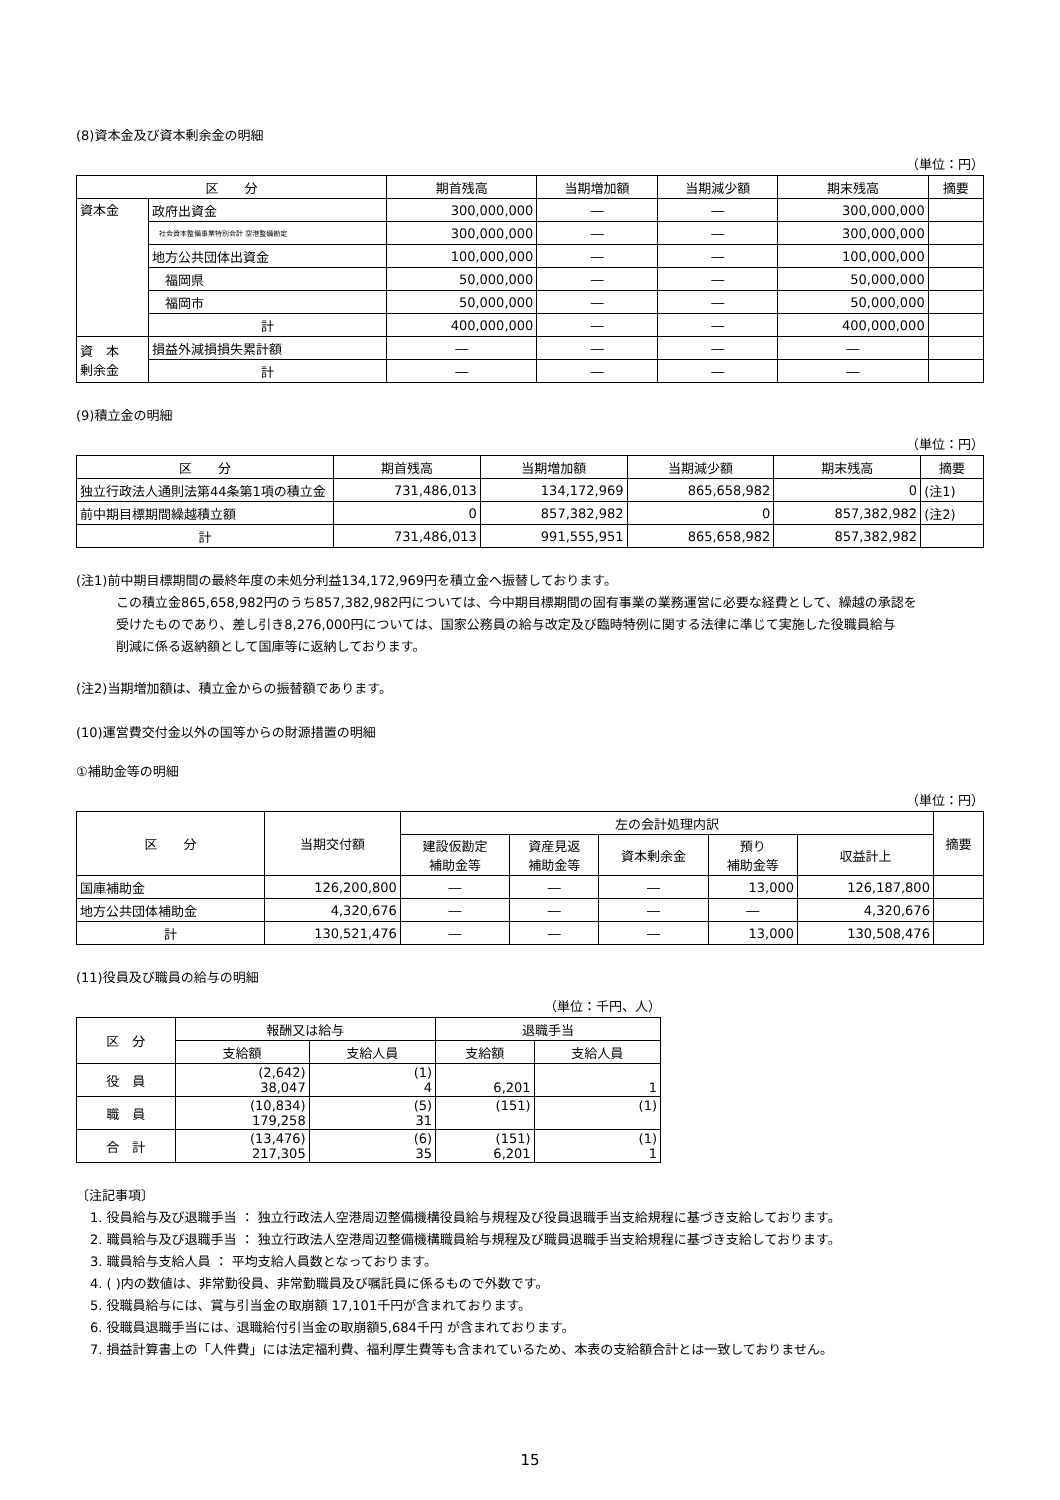(8)資本金及び資本剰余金の明細
（単位：円）
| 区 分 | | 期首残高 | 当期増加額 | 当期減少額 | 期末残高 | 摘要 |
| --- | --- | --- | --- | --- | --- | --- |
| 資本金 | 政府出資金 | 300,000,000 | ― | ― | 300,000,000 | |
| | 社会資本整備事業特別会計 空港整備勘定 | 300,000,000 | ― | ― | 300,000,000 | |
| | 地方公共団体出資金 | 100,000,000 | ― | ― | 100,000,000 | |
| | 福岡県 | 50,000,000 | ― | ― | 50,000,000 | |
| | 福岡市 | 50,000,000 | ― | ― | 50,000,000 | |
| | 計 | 400,000,000 | ― | ― | 400,000,000 | |
| 資 本 剰余金 | 損益外減損損失累計額 | ― | ― | ― | ― | |
| | 計 | ― | ― | ― | ― | |
(9)積立金の明細
（単位：円）
| 区 分 | 期首残高 | 当期増加額 | 当期減少額 | 期末残高 | 摘要 |
| --- | --- | --- | --- | --- | --- |
| 独立行政法人通則法第44条第1項の積立金 | 731,486,013 | 134,172,969 | 865,658,982 | 0 | (注1) |
| 前中期目標期間繰越積立額 | 0 | 857,382,982 | 0 | 857,382,982 | (注2) |
| 計 | 731,486,013 | 991,555,951 | 865,658,982 | 857,382,982 | |
(注1)前中期目標期間の最終年度の未処分利益134,172,969円を積立金へ振替しております。
この積立金865,658,982円のうち857,382,982円については、今中期目標期間の固有事業の業務運営に必要な経費として、繰越の承認を
受けたものであり、差し引き8,276,000円については、国家公務員の給与改定及び臨時特例に関する法律に準じて実施した役職員給与
削減に係る返納額として国庫等に返納しております。
(注2)当期増加額は、積立金からの振替額であります。
(10)運営費交付金以外の国等からの財源措置の明細
①補助金等の明細
（単位：円）
| 区 分 | 当期交付額 | 左の会計処理内訳 | | | | | 摘要 |
| --- | --- | --- | --- | --- | --- | --- | --- |
| | | 建設仮勘定 補助金等 | 資産見返 補助金等 | 資本剰余金 | 預り 補助金等 | 収益計上 | |
| 国庫補助金 | 126,200,800 | ― | ― | ― | 13,000 | 126,187,800 | |
| 地方公共団体補助金 | 4,320,676 | ― | ― | ― | ― | 4,320,676 | |
| 計 | 130,521,476 | ― | ― | ― | 13,000 | 130,508,476 | |
(11)役員及び職員の給与の明細
（単位：千円、人）
| 区 分 | 報酬又は給与 | | 退職手当 | |
| --- | --- | --- | --- | --- |
| | 支給額 | 支給人員 | 支給額 | 支給人員 |
| 役 員 | (2,642) 38,047 | (1) 4 | 6,201 | 1 |
| 職 員 | (10,834) 179,258 | (5) 31 | (151) | (1) |
| 合 計 | (13,476) 217,305 | (6) 35 | (151) 6,201 | (1) 1 |
〔注記事項〕
1. 役員給与及び退職手当 ： 独立行政法人空港周辺整備機構役員給与規程及び役員退職手当支給規程に基づき支給しております。
2. 職員給与及び退職手当 ： 独立行政法人空港周辺整備機構職員給与規程及び職員退職手当支給規程に基づき支給しております。
3. 職員給与支給人員 ： 平均支給人員数となっております。
4. ( )内の数値は、非常勤役員、非常勤職員及び嘱託員に係るもので外数です。
5. 役職員給与には、賞与引当金の取崩額 17,101千円が含まれております。
6. 役職員退職手当には、退職給付引当金の取崩額5,684千円 が含まれております。
7. 損益計算書上の「人件費」には法定福利費、福利厚生費等も含まれているため、本表の支給額合計とは一致しておりません。
15